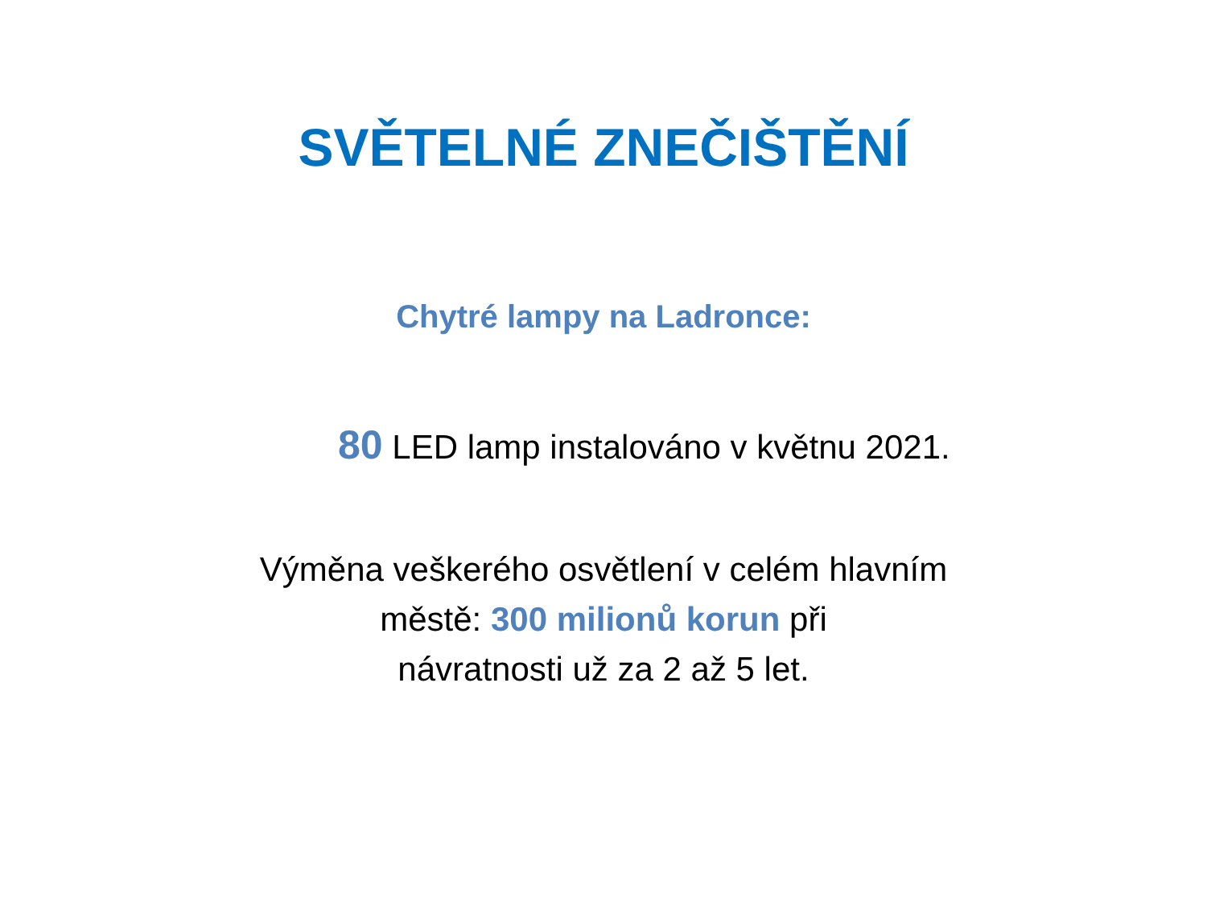SVĚTELNÉ ZNEČIŠTĚNÍ
Chytré lampy na Ladronce:
80 LED lamp instalováno v květnu 2021.
Výměna veškerého osvětlení v celém hlavním
městě: 300 milionů korun při
návratnosti už za 2 až 5 let.